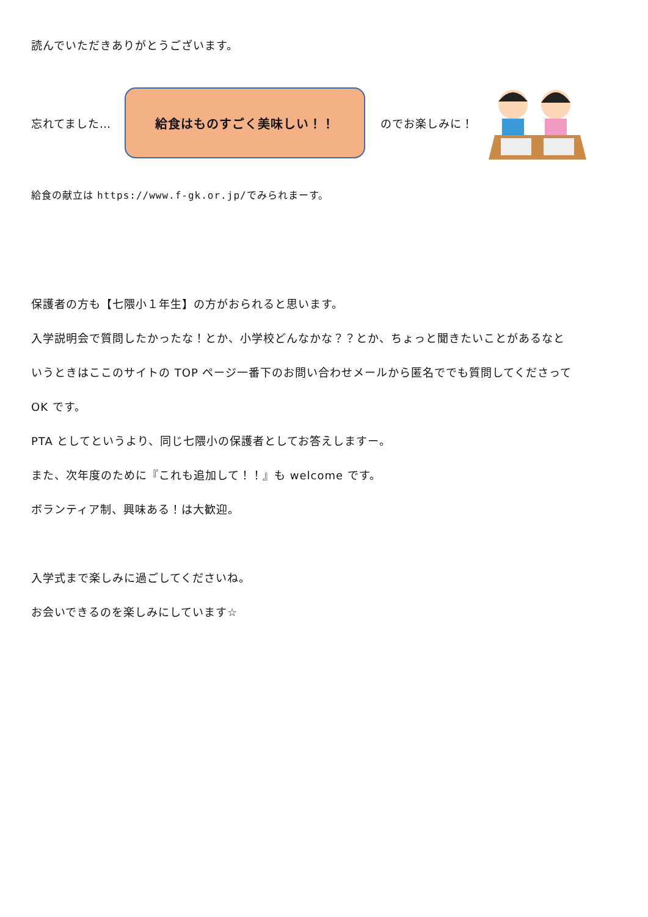読んでいただきありがとうございます。
忘れてました…
給食はものすごく美味しい！！
のでお楽しみに！
給食の献立は https://www.f-gk.or.jp/でみられまーす。
保護者の方も【七隈小１年生】の方がおられると思います。
入学説明会で質問したかったな！とか、小学校どんなかな？？とか、ちょっと聞きたいことがあるなと
いうときはここのサイトの TOP ページ一番下のお問い合わせメールから匿名ででも質問してくださって
OK です。
PTA としてというより、同じ七隈小の保護者としてお答えしますー。
また、次年度のために『これも追加して！！』も welcome です。
ボランティア制、興味ある！は大歓迎。
入学式まで楽しみに過ごしてくださいね。
お会いできるのを楽しみにしています☆